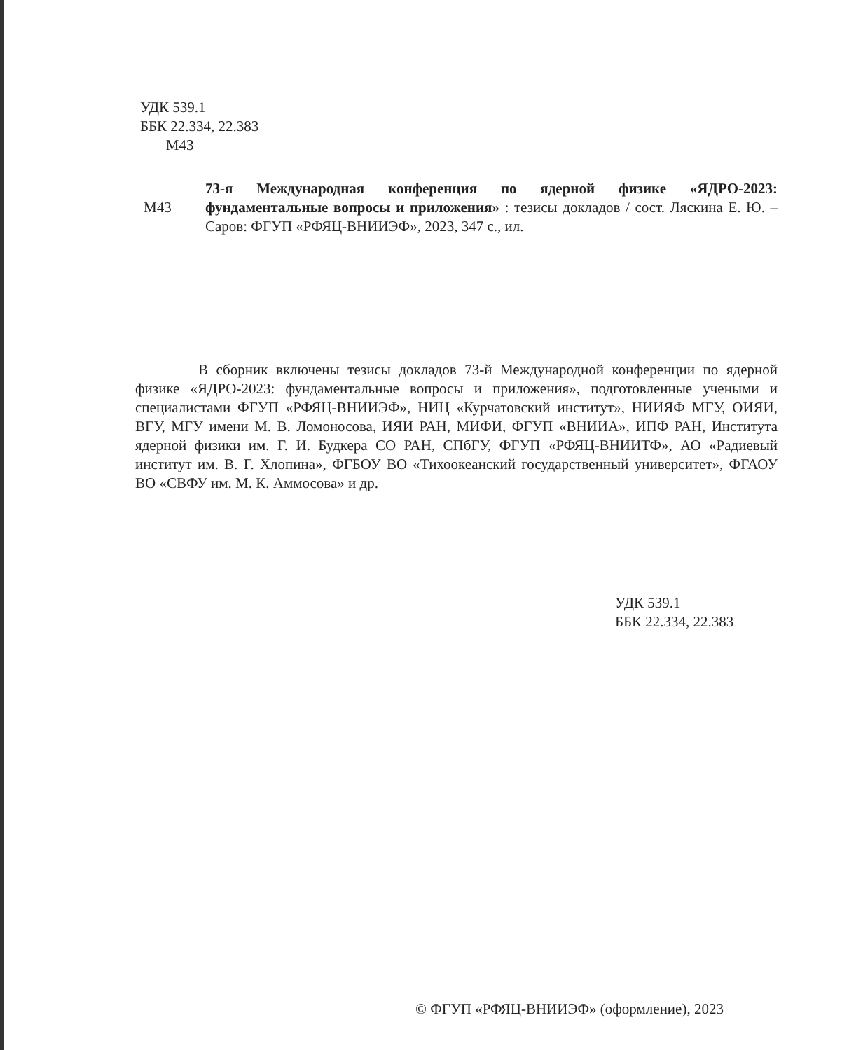УДК 539.1
ББК 22.334, 22.383
М43
М43
73-я Международная конференция по ядерной физике «ЯДРО-2023: фундаментальные вопросы и приложения» : тезисы докладов / сост. Ляскина Е. Ю. – Саров: ФГУП «РФЯЦ-ВНИИЭФ», 2023, 347 с., ил.
В сборник включены тезисы докладов 73-й Международной конференции по ядерной физике «ЯДРО-2023: фундаментальные вопросы и приложения», подготовленные учеными и специалистами ФГУП «РФЯЦ-ВНИИЭФ», НИЦ «Курчатовский институт», НИИЯФ МГУ, ОИЯИ, ВГУ, МГУ имени М. В. Ломоносова, ИЯИ РАН, МИФИ, ФГУП «ВНИИА», ИПФ РАН, Института ядерной физики им. Г. И. Будкера СО РАН, СПбГУ, ФГУП «РФЯЦ-ВНИИТФ», АО «Радиевый институт им. В. Г. Хлопина», ФГБОУ ВО «Тихоокеанский государственный университет», ФГАОУ ВО «СВФУ им. М. К. Аммосова» и др.
УДК 539.1
ББК 22.334, 22.383
© ФГУП «РФЯЦ-ВНИИЭФ» (оформление), 2023